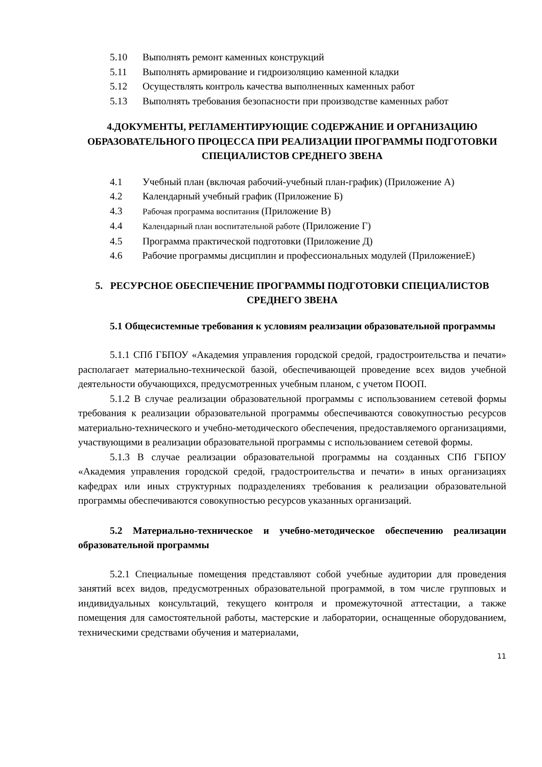5.10 Выполнять ремонт каменных конструкций
5.11 Выполнять армирование и гидроизоляцию каменной кладки
5.12 Осуществлять контроль качества выполненных каменных работ
5.13 Выполнять требования безопасности при производстве каменных работ
4.ДОКУМЕНТЫ, РЕГЛАМЕНТИРУЮЩИЕ СОДЕРЖАНИЕ И ОРГАНИЗАЦИЮ ОБРАЗОВАТЕЛЬНОГО ПРОЦЕССА ПРИ РЕАЛИЗАЦИИ ПРОГРАММЫ ПОДГОТОВКИ СПЕЦИАЛИСТОВ СРЕДНЕГО ЗВЕНА
4.1 Учебный план (включая рабочий-учебный план-график) (Приложение А)
4.2 Календарный учебный график (Приложение Б)
4.3 Рабочая программа воспитания (Приложение В)
4.4 Календарный план воспитательной работе (Приложение Г)
4.5 Программа практической подготовки (Приложение Д)
4.6 Рабочие программы дисциплин и профессиональных модулей (ПриложениеЕ)
5. РЕСУРСНОЕ ОБЕСПЕЧЕНИЕ ПРОГРАММЫ ПОДГОТОВКИ СПЕЦИАЛИСТОВ СРЕДНЕГО ЗВЕНА
5.1 Общесистемные требования к условиям реализации образовательной программы
5.1.1 СПб ГБПОУ «Академия управления городской средой, градостроительства и печати» располагает материально-технической базой, обеспечивающей проведение всех видов учебной деятельности обучающихся, предусмотренных учебным планом, с учетом ПООП.
5.1.2 В случае реализации образовательной программы с использованием сетевой формы требования к реализации образовательной программы обеспечиваются совокупностью ресурсов материально-технического и учебно-методического обеспечения, предоставляемого организациями, участвующими в реализации образовательной программы с использованием сетевой формы.
5.1.3 В случае реализации образовательной программы на созданных СПб ГБПОУ «Академия управления городской средой, градостроительства и печати» в иных организациях кафедрах или иных структурных подразделениях требования к реализации образовательной программы обеспечиваются совокупностью ресурсов указанных организаций.
5.2 Материально-техническое и учебно-методическое обеспечению реализации образовательной программы
5.2.1 Специальные помещения представляют собой учебные аудитории для проведения занятий всех видов, предусмотренных образовательной программой, в том числе групповых и индивидуальных консультаций, текущего контроля и промежуточной аттестации, а также помещения для самостоятельной работы, мастерские и лаборатории, оснащенные оборудованием, техническими средствами обучения и материалами,
11